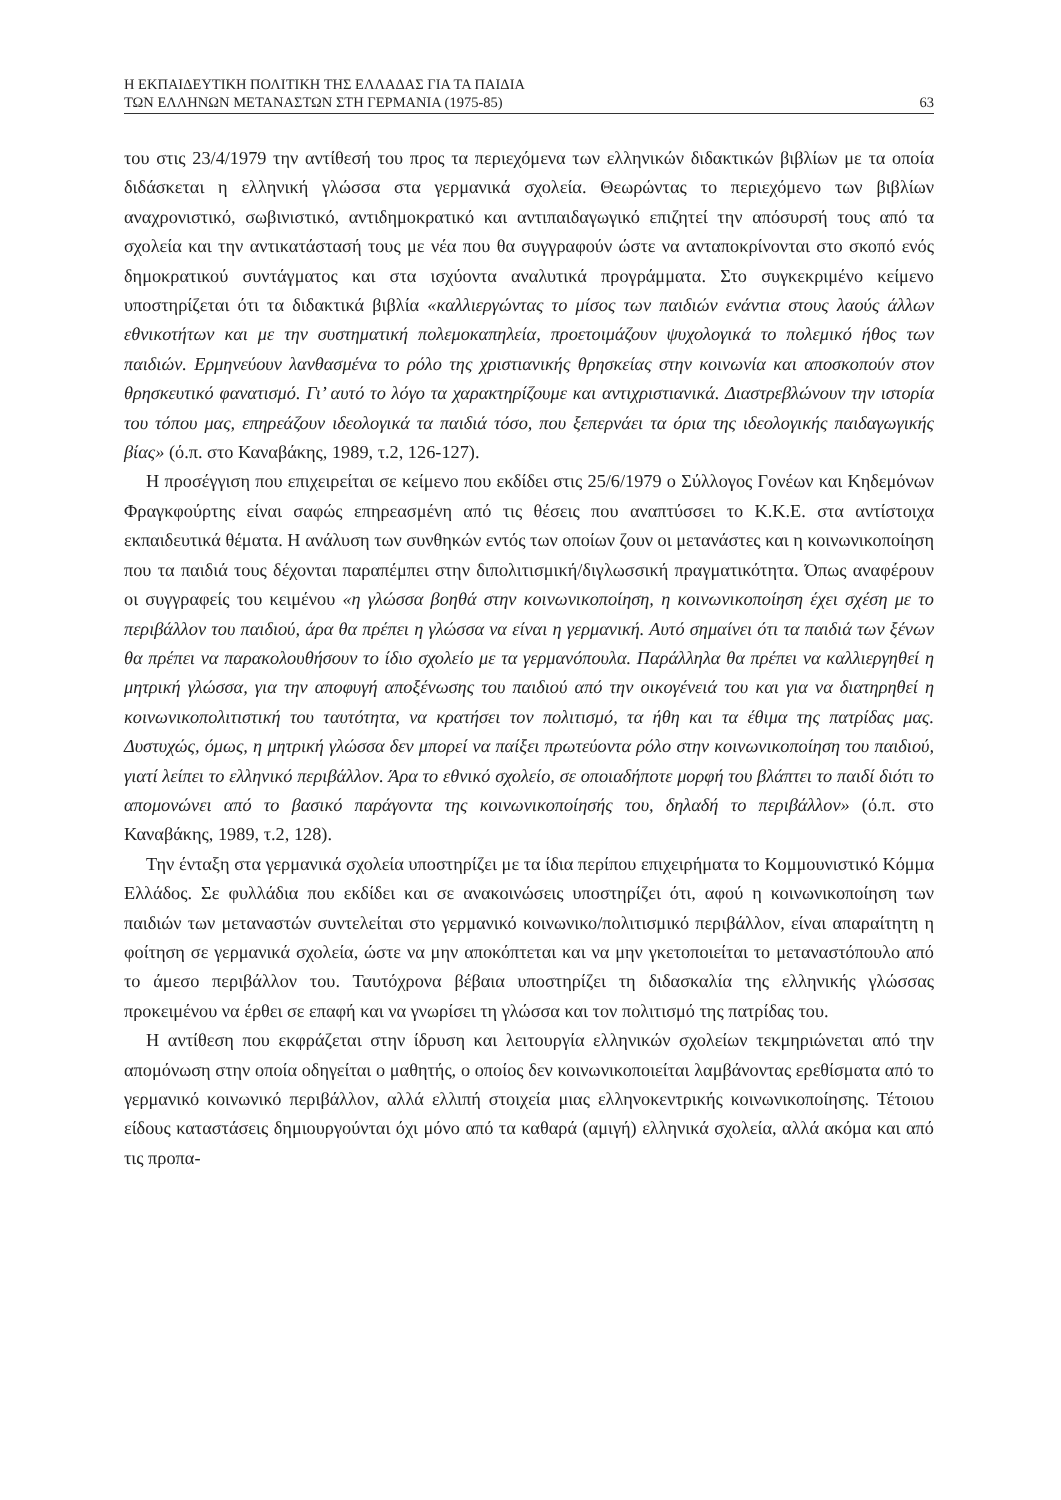Η ΕΚΠΑΙΔΕΥΤΙΚΗ ΠΟΛΙΤΙΚΗ ΤΗΣ ΕΛΛΑΔΑΣ ΓΙΑ ΤΑ ΠΑΙΔΙΑ
ΤΩΝ ΕΛΛΗΝΩΝ ΜΕΤΑΝΑΣΤΩΝ ΣΤΗ ΓΕΡΜΑΝΙΑ (1975-85) 63
του στις 23/4/1979 την αντίθεσή του προς τα περιεχόμενα των ελληνικών διδακτικών βιβλίων με τα οποία διδάσκεται η ελληνική γλώσσα στα γερμανικά σχολεία. Θεωρώντας το περιεχόμενο των βιβλίων αναχρονιστικό, σωβινιστικό, αντιδημοκρατικό και αντιπαιδαγωγικό επιζητεί την απόσυρσή τους από τα σχολεία και την αντικατάστασή τους με νέα που θα συγγραφούν ώστε να ανταποκρίνονται στο σκοπό ενός δημοκρατικού συντάγματος και στα ισχύοντα αναλυτικά προγράμματα. Στο συγκεκριμένο κείμενο υποστηρίζεται ότι τα διδακτικά βιβλία «καλλιεργώντας το μίσος των παιδιών ενάντια στους λαούς άλλων εθνικοτήτων και με την συστηματική πολεμοκαπηλεία, προετοιμάζουν ψυχολογικά το πολεμικό ήθος των παιδιών. Ερμηνεύουν λανθασμένα το ρόλο της χριστιανικής θρησκείας στην κοινωνία και αποσκοπούν στον θρησκευτικό φανατισμό. Γι’ αυτό το λόγο τα χαρακτηρίζουμε και αντιχριστιανικά. Διαστρεβλώνουν την ιστορία του τόπου μας, επηρεάζουν ιδεολογικά τα παιδιά τόσο, που ξεπερνάει τα όρια της ιδεολογικής παιδαγωγικής βίας» (ό.π. στο Καναβάκης, 1989, τ.2, 126-127).
Η προσέγγιση που επιχειρείται σε κείμενο που εκδίδει στις 25/6/1979 ο Σύλλογος Γονέων και Κηδεμόνων Φραγκφούρτης είναι σαφώς επηρεασμένη από τις θέσεις που αναπτύσσει το Κ.Κ.Ε. στα αντίστοιχα εκπαιδευτικά θέματα. Η ανάλυση των συνθηκών εντός των οποίων ζουν οι μετανάστες και η κοινωνικοποίηση που τα παιδιά τους δέχονται παραπέμπει στην διπολιτισμική/διγλωσσική πραγματικότητα. Όπως αναφέρουν οι συγγραφείς του κειμένου «η γλώσσα βοηθά στην κοινωνικοποίηση, η κοινωνικοποίηση έχει σχέση με το περιβάλλον του παιδιού, άρα θα πρέπει η γλώσσα να είναι η γερμανική. Αυτό σημαίνει ότι τα παιδιά των ξένων θα πρέπει να παρακολουθήσουν το ίδιο σχολείο με τα γερμανόπουλα. Παράλληλα θα πρέπει να καλλιεργηθεί η μητρική γλώσσα, για την αποφυγή αποξένωσης του παιδιού από την οικογένειά του και για να διατηρηθεί η κοινωνικοπολιτιστική του ταυτότητα, να κρατήσει τον πολιτισμό, τα ήθη και τα έθιμα της πατρίδας μας. Δυστυχώς, όμως, η μητρική γλώσσα δεν μπορεί να παίξει πρωτεύοντα ρόλο στην κοινωνικοποίηση του παιδιού, γιατί λείπει το ελληνικό περιβάλλον. Άρα το εθνικό σχολείο, σε οποιαδήποτε μορφή του βλάπτει το παιδί διότι το απομονώνει από το βασικό παράγοντα της κοινωνικοποίησής του, δηλαδή το περιβάλλον» (ό.π. στο Καναβάκης, 1989, τ.2, 128).
Την ένταξη στα γερμανικά σχολεία υποστηρίζει με τα ίδια περίπου επιχειρήματα το Κομμουνιστικό Κόμμα Ελλάδος. Σε φυλλάδια που εκδίδει και σε ανακοινώσεις υποστηρίζει ότι, αφού η κοινωνικοποίηση των παιδιών των μεταναστών συντελείται στο γερμανικό κοινωνικο/πολιτισμικό περιβάλλον, είναι απαραίτητη η φοίτηση σε γερμανικά σχολεία, ώστε να μην αποκόπτεται και να μην γκετοποιείται το μεταναστόπουλο από το άμεσο περιβάλλον του. Ταυτόχρονα βέβαια υποστηρίζει τη διδασκαλία της ελληνικής γλώσσας προκειμένου να έρθει σε επαφή και να γνωρίσει τη γλώσσα και τον πολιτισμό της πατρίδας του.
Η αντίθεση που εκφράζεται στην ίδρυση και λειτουργία ελληνικών σχολείων τεκμηριώνεται από την απομόνωση στην οποία οδηγείται ο μαθητής, ο οποίος δεν κοινωνικοποιείται λαμβάνοντας ερεθίσματα από το γερμανικό κοινωνικό περιβάλλον, αλλά ελλιπή στοιχεία μιας ελληνοκεντρικής κοινωνικοποίησης. Τέτοιου είδους καταστάσεις δημιουργούνται όχι μόνο από τα καθαρά (αμιγή) ελληνικά σχολεία, αλλά ακόμα και από τις προπα-